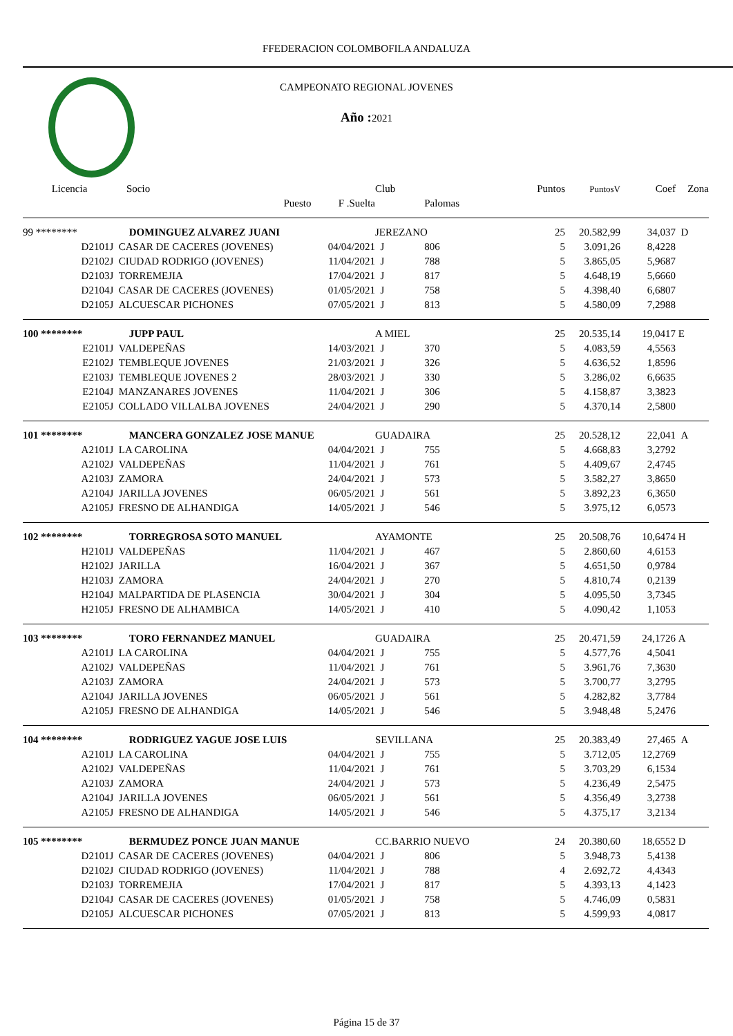FFEDERACION COLOMBOFILA ANDALUZA
CAMPEONATO REGIONAL JOVENES
Año : 2021
| Licencia | Socio | | Club | | Puntos | PuntosV | Coef | Zona |
| --- | --- | --- | --- | --- | --- | --- | --- | --- |
| | Puesto | F .Suelta | | Palomas | | | | |
| 99 ******** | DOMINGUEZ ALVAREZ JUANI | | JEREZANO | | 25 | 20.582,99 | 34,037 | D |
| D2101J | CASAR DE CACERES (JOVENES) | 04/04/2021 | J | 806 | 5 | 3.091,26 | 8,4228 | |
| D2102J | CIUDAD RODRIGO (JOVENES) | 11/04/2021 | J | 788 | 5 | 3.865,05 | 5,9687 | |
| D2103J | TORREMEJIA | 17/04/2021 | J | 817 | 5 | 4.648,19 | 5,6660 | |
| D2104J | CASAR DE CACERES (JOVENES) | 01/05/2021 | J | 758 | 5 | 4.398,40 | 6,6807 | |
| D2105J | ALCUESCAR PICHONES | 07/05/2021 | J | 813 | 5 | 4.580,09 | 7,2988 | |
| 100 ******** | JUPP PAUL | | A MIEL | | 25 | 20.535,14 | 19,0417 | E |
| E2101J | VALDEPEÑAS | 14/03/2021 | J | 370 | 5 | 4.083,59 | 4,5563 | |
| E2102J | TEMBLEQUE JOVENES | 21/03/2021 | J | 326 | 5 | 4.636,52 | 1,8596 | |
| E2103J | TEMBLEQUE JOVENES 2 | 28/03/2021 | J | 330 | 5 | 3.286,02 | 6,6635 | |
| E2104J | MANZANARES JOVENES | 11/04/2021 | J | 306 | 5 | 4.158,87 | 3,3823 | |
| E2105J | COLLADO VILLALBA JOVENES | 24/04/2021 | J | 290 | 5 | 4.370,14 | 2,5800 | |
| 101 ******** | MANCERA GONZALEZ JOSE MANUE | | GUADAIRA | | 25 | 20.528,12 | 22,041 | A |
| A2101J | LA CAROLINA | 04/04/2021 | J | 755 | 5 | 4.668,83 | 3,2792 | |
| A2102J | VALDEPEÑAS | 11/04/2021 | J | 761 | 5 | 4.409,67 | 2,4745 | |
| A2103J | ZAMORA | 24/04/2021 | J | 573 | 5 | 3.582,27 | 3,8650 | |
| A2104J | JARILLA JOVENES | 06/05/2021 | J | 561 | 5 | 3.892,23 | 6,3650 | |
| A2105J | FRESNO DE ALHANDIGA | 14/05/2021 | J | 546 | 5 | 3.975,12 | 6,0573 | |
| 102 ******** | TORREGROSA SOTO MANUEL | | AYAMONTE | | 25 | 20.508,76 | 10,6474 | H |
| H2101J | VALDEPEÑAS | 11/04/2021 | J | 467 | 5 | 2.860,60 | 4,6153 | |
| H2102J | JARILLA | 16/04/2021 | J | 367 | 5 | 4.651,50 | 0,9784 | |
| H2103J | ZAMORA | 24/04/2021 | J | 270 | 5 | 4.810,74 | 0,2139 | |
| H2104J | MALPARTIDA DE PLASENCIA | 30/04/2021 | J | 304 | 5 | 4.095,50 | 3,7345 | |
| H2105J | FRESNO DE ALHAMBICA | 14/05/2021 | J | 410 | 5 | 4.090,42 | 1,1053 | |
| 103 ******** | TORO FERNANDEZ MANUEL | | GUADAIRA | | 25 | 20.471,59 | 24,1726 | A |
| A2101J | LA CAROLINA | 04/04/2021 | J | 755 | 5 | 4.577,76 | 4,5041 | |
| A2102J | VALDEPEÑAS | 11/04/2021 | J | 761 | 5 | 3.961,76 | 7,3630 | |
| A2103J | ZAMORA | 24/04/2021 | J | 573 | 5 | 3.700,77 | 3,2795 | |
| A2104J | JARILLA JOVENES | 06/05/2021 | J | 561 | 5 | 4.282,82 | 3,7784 | |
| A2105J | FRESNO DE ALHANDIGA | 14/05/2021 | J | 546 | 5 | 3.948,48 | 5,2476 | |
| 104 ******** | RODRIGUEZ YAGUE JOSE LUIS | | SEVILLANA | | 25 | 20.383,49 | 27,465 | A |
| A2101J | LA CAROLINA | 04/04/2021 | J | 755 | 5 | 3.712,05 | 12,2769 | |
| A2102J | VALDEPEÑAS | 11/04/2021 | J | 761 | 5 | 3.703,29 | 6,1534 | |
| A2103J | ZAMORA | 24/04/2021 | J | 573 | 5 | 4.236,49 | 2,5475 | |
| A2104J | JARILLA JOVENES | 06/05/2021 | J | 561 | 5 | 4.356,49 | 3,2738 | |
| A2105J | FRESNO DE ALHANDIGA | 14/05/2021 | J | 546 | 5 | 4.375,17 | 3,2134 | |
| 105 ******** | BERMUDEZ PONCE JUAN MANUE | | CC.BARRIO NUEVO | | 24 | 20.380,60 | 18,6552 | D |
| D2101J | CASAR DE CACERES (JOVENES) | 04/04/2021 | J | 806 | 5 | 3.948,73 | 5,4138 | |
| D2102J | CIUDAD RODRIGO (JOVENES) | 11/04/2021 | J | 788 | 4 | 2.692,72 | 4,4343 | |
| D2103J | TORREMEJIA | 17/04/2021 | J | 817 | 5 | 4.393,13 | 4,1423 | |
| D2104J | CASAR DE CACERES (JOVENES) | 01/05/2021 | J | 758 | 5 | 4.746,09 | 0,5831 | |
| D2105J | ALCUESCAR PICHONES | 07/05/2021 | J | 813 | 5 | 4.599,93 | 4,0817 | |
Página 15 de 37